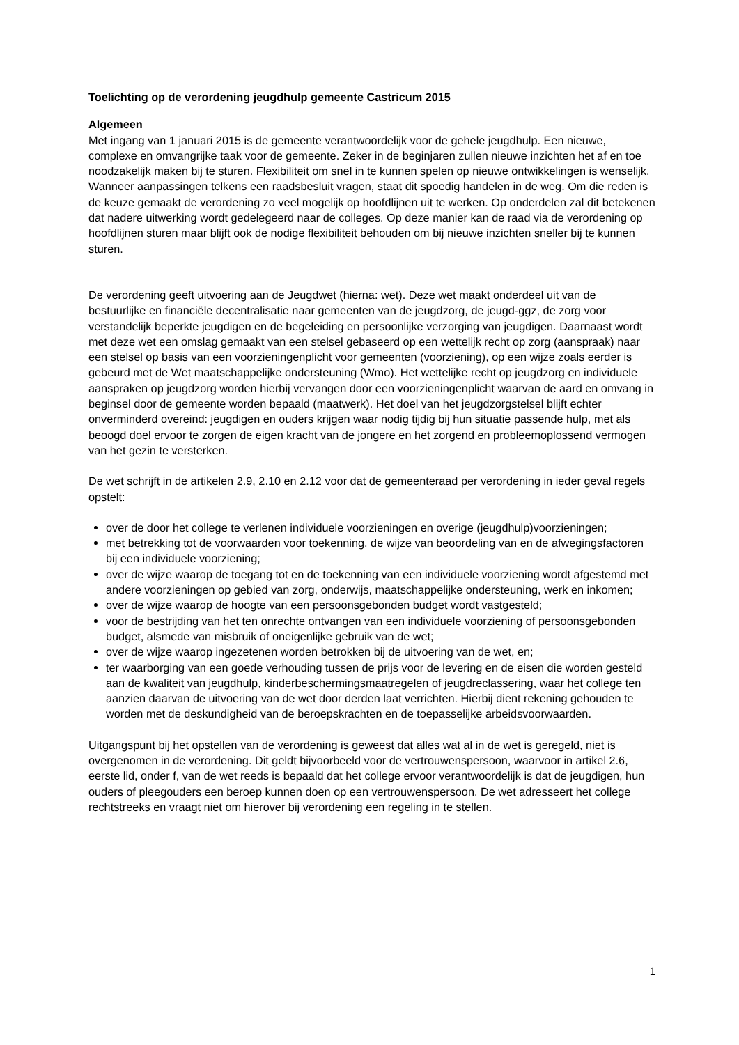Toelichting op de verordening jeugdhulp gemeente Castricum 2015
Algemeen
Met ingang van 1 januari 2015 is de gemeente verantwoordelijk voor de gehele jeugdhulp. Een nieuwe, complexe en omvangrijke taak voor de gemeente. Zeker in de beginjaren zullen nieuwe inzichten het af en toe noodzakelijk maken bij te sturen. Flexibiliteit om snel in te kunnen spelen op nieuwe ontwikkelingen is wenselijk. Wanneer aanpassingen telkens een raadsbesluit vragen, staat dit spoedig handelen in de weg. Om die reden is de keuze gemaakt de verordening zo veel mogelijk op hoofdlijnen uit te werken. Op onderdelen zal dit betekenen dat nadere uitwerking wordt gedelegeerd naar de colleges. Op deze manier kan de raad via de verordening op hoofdlijnen sturen maar blijft ook de nodige flexibiliteit behouden om bij nieuwe inzichten sneller bij te kunnen sturen.
De verordening geeft uitvoering aan de Jeugdwet (hierna: wet). Deze wet maakt onderdeel uit van de bestuurlijke en financiële decentralisatie naar gemeenten van de jeugdzorg, de jeugd-ggz, de zorg voor verstandelijk beperkte jeugdigen en de begeleiding en persoonlijke verzorging van jeugdigen. Daarnaast wordt met deze wet een omslag gemaakt van een stelsel gebaseerd op een wettelijk recht op zorg (aanspraak) naar een stelsel op basis van een voorzieningenplicht voor gemeenten (voorziening), op een wijze zoals eerder is gebeurd met de Wet maatschappelijke ondersteuning (Wmo). Het wettelijke recht op jeugdzorg en individuele aanspraken op jeugdzorg worden hierbij vervangen door een voorzieningenplicht waarvan de aard en omvang in beginsel door de gemeente worden bepaald (maatwerk). Het doel van het jeugdzorgstelsel blijft echter onverminderd overeind: jeugdigen en ouders krijgen waar nodig tijdig bij hun situatie passende hulp, met als beoogd doel ervoor te zorgen de eigen kracht van de jongere en het zorgend en probleemoplossend vermogen van het gezin te versterken.
De wet schrijft in de artikelen 2.9, 2.10 en 2.12 voor dat de gemeenteraad per verordening in ieder geval regels opstelt:
over de door het college te verlenen individuele voorzieningen en overige (jeugdhulp)voorzieningen;
met betrekking tot de voorwaarden voor toekenning, de wijze van beoordeling van en de afwegingsfactoren bij een individuele voorziening;
over de wijze waarop de toegang tot en de toekenning van een individuele voorziening wordt afgestemd met andere voorzieningen op gebied van zorg, onderwijs, maatschappelijke ondersteuning, werk en inkomen;
over de wijze waarop de hoogte van een persoonsgebonden budget wordt vastgesteld;
voor de bestrijding van het ten onrechte ontvangen van een individuele voorziening of persoonsgebonden budget, alsmede van misbruik of oneigenlijke gebruik van de wet;
over de wijze waarop ingezetenen worden betrokken bij de uitvoering van de wet, en;
ter waarborging van een goede verhouding tussen de prijs voor de levering en de eisen die worden gesteld aan de kwaliteit van jeugdhulp, kinderbeschermingsmaatregelen of jeugdreclassering, waar het college ten aanzien daarvan de uitvoering van de wet door derden laat verrichten. Hierbij dient rekening gehouden te worden met de deskundigheid van de beroepskrachten en de toepasselijke arbeidsvoorwaarden.
Uitgangspunt bij het opstellen van de verordening is geweest dat alles wat al in de wet is geregeld, niet is overgenomen in de verordening. Dit geldt bijvoorbeeld voor de vertrouwenspersoon, waarvoor in artikel 2.6, eerste lid, onder f, van de wet reeds is bepaald dat het college ervoor verantwoordelijk is dat de jeugdigen, hun ouders of pleegouders een beroep kunnen doen op een vertrouwenspersoon. De wet adresseert het college rechtstreeks en vraagt niet om hierover bij verordening een regeling in te stellen.
1